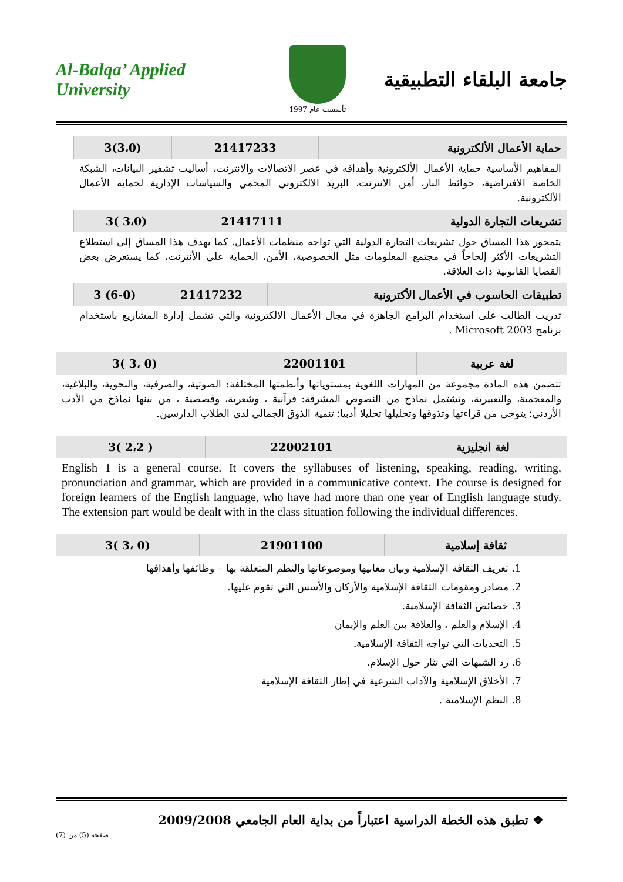Al-Balqa’ Applied University
تأسست عام 1997
جامعة البلقاء التطبيقية
| حماية الأعمال الألكترونية | 21417233 | (3،0)3 |
| --- | --- | --- |
المفاهيم الأساسية حماية الأعمال الألكترونية وأهدافه في عصر الاتصالات والانترنت، أساليب تشفير البيانات، الشبكة الخاصة الافتراضية، حوائط النار، أمن الانترنت، البريد الالكتروني المحمي والسياسات الإدارية لحماية الأعمال الألكترونية.
| تشريعات التجارة الدولية | 21417111 | (3،0 )3 |
| --- | --- | --- |
يتمحور هذا المساق حول تشريعات التجارة الدولية التي تواجه منظمات الأعمال. كما يهدف هذا المساق إلى استطلاع التشريعات الأكثر إلحاحاً في مجتمع المعلومات مثل الخصوصية، الأمن، الحماية على الأنترنت، كما يستعرض بعض القضايا القانونية ذات العلاقة.
| تطبيقات الحاسوب في الأعمال الأكترونية | 21417232 | (6-0) 3 |
| --- | --- | --- |
تدريب الطالب على استخدام البرامج الجاهزة في مجال الأعمال الالكترونية والتي تشمل إدارة المشاريع باستخدام برنامج Microsoft 2003 .
| لغة عربية | 22001101 | (0 ،3 )3 |
| --- | --- | --- |
تتضمن هذه المادة مجموعة من المهارات اللغوية بمستوياتها وأنظمتها المختلفة: الصوتية، والصرفية، والنحوية، والبلاغية، والمعجمية، والتعبيرية، وتشتمل نماذج من النصوص المشرقة: قرآنية ، وشعرية، وقصصية ، من بينها نماذج من الأدب الأردني؛ يتوخى من قراءتها وتذوقها وتحليلها تحليلا أدبيا؛ تنمية الذوق الجمالي لدى الطلاب الدارسين.
| لغة انجليزية | 22002101 | ( 2،2 )3 |
| --- | --- | --- |
English 1 is a general course. It covers the syllabuses of listening, speaking, reading, writing, pronunciation and grammar, which are provided in a communicative context. The course is designed for foreign learners of the English language, who have had more than one year of English language study. The extension part would be dealt with in the class situation following the individual differences.
| ثقافة إسلامية | 21901100 | (0 ،3 )3 |
| --- | --- | --- |
1. تعريف الثقافة الإسلامية وبيان معانيها وموضوعاتها والنظم المتعلقة بها – وظائفها وأهدافها
2. مصادر ومقومات الثقافة الإسلامية والأركان والأسس التي تقوم عليها.
3. خصائص الثقافة الإسلامية.
4. الإسلام والعلم ، والعلاقة بين العلم والإيمان
5. التحديات التي تواجه الثقافة الإسلامية.
6. رد الشبهات التي تثار حول الإسلام.
7. الأخلاق الإسلامية والآداب الشرعية في إطار الثقافة الإسلامية
8. النظم الإسلامية .
❖ تطبق هذه الخطة الدراسية اعتباراً من بداية العام الجامعي 2009/2008
صفحة (5) من (7)